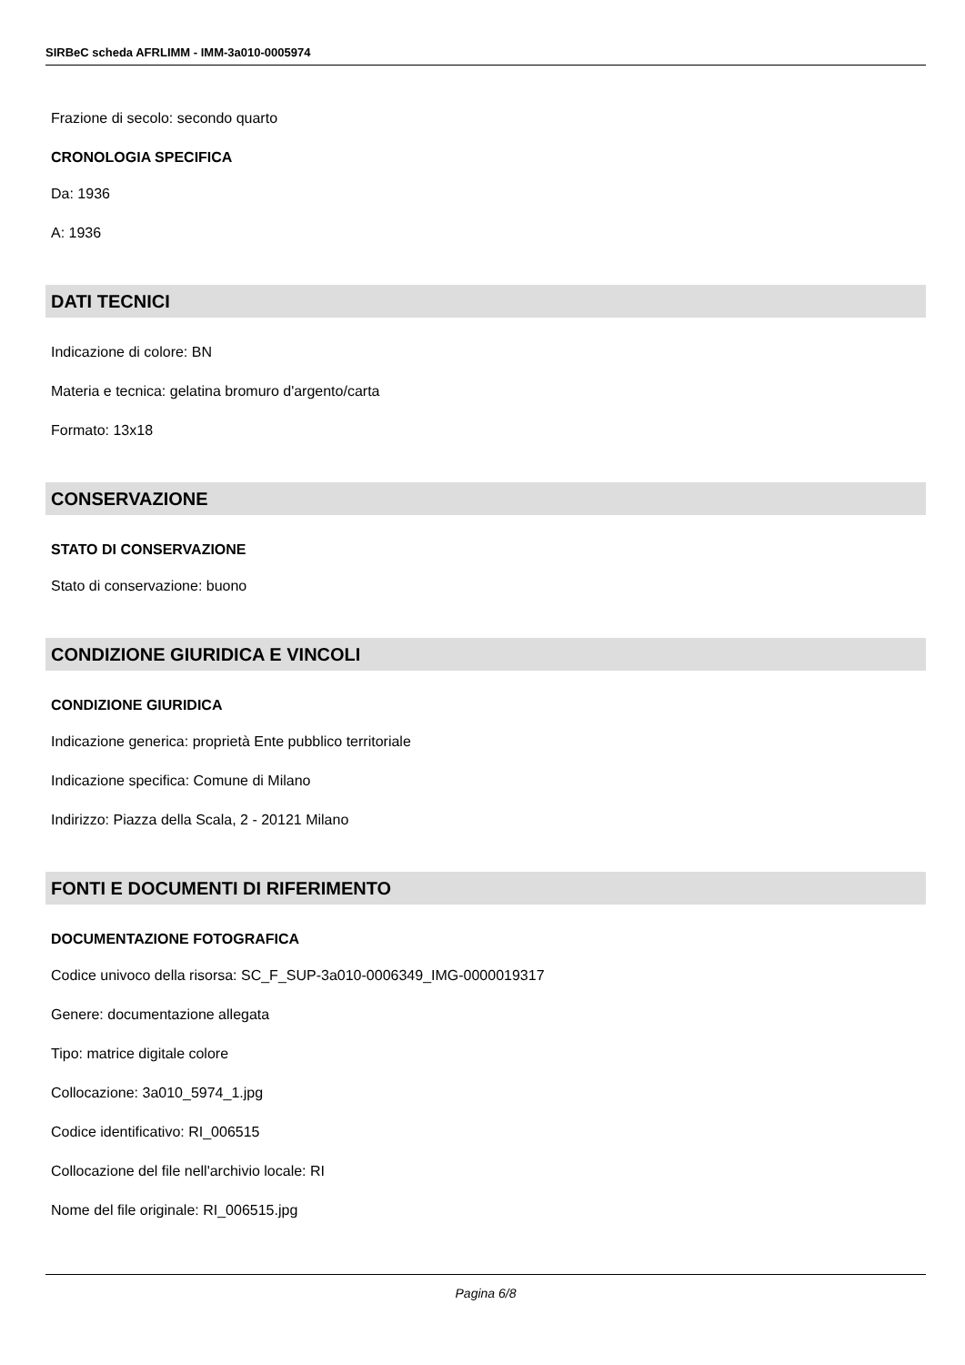SIRBeC scheda AFRLIMM - IMM-3a010-0005974
Frazione di secolo: secondo quarto
CRONOLOGIA SPECIFICA
Da: 1936
A: 1936
DATI TECNICI
Indicazione di colore: BN
Materia e tecnica: gelatina bromuro d'argento/carta
Formato: 13x18
CONSERVAZIONE
STATO DI CONSERVAZIONE
Stato di conservazione: buono
CONDIZIONE GIURIDICA E VINCOLI
CONDIZIONE GIURIDICA
Indicazione generica: proprietà Ente pubblico territoriale
Indicazione specifica: Comune di Milano
Indirizzo: Piazza della Scala, 2 - 20121 Milano
FONTI E DOCUMENTI DI RIFERIMENTO
DOCUMENTAZIONE FOTOGRAFICA
Codice univoco della risorsa: SC_F_SUP-3a010-0006349_IMG-0000019317
Genere: documentazione allegata
Tipo: matrice digitale colore
Collocazione: 3a010_5974_1.jpg
Codice identificativo: RI_006515
Collocazione del file nell'archivio locale: RI
Nome del file originale: RI_006515.jpg
Pagina 6/8